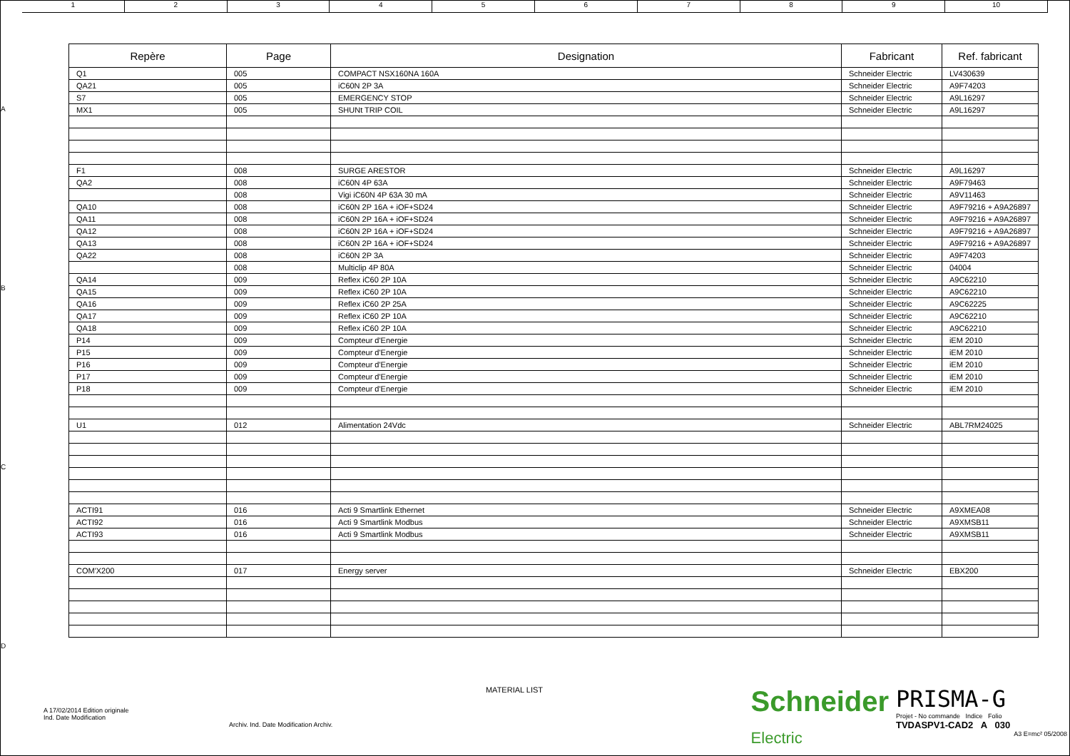1 2 3 4 5 6 7 8 9 10
A
B
C
D
| Repère | Page | Designation | Fabricant | Ref. fabricant |
| --- | --- | --- | --- | --- |
| Q1 | 005 | COMPACT NSX160NA 160A | Schneider Electric | LV430639 |
| QA21 | 005 | iC60N 2P 3A | Schneider Electric | A9F74203 |
| S7 | 005 | EMERGENCY STOP | Schneider Electric | A9L16297 |
| MX1 | 005 | SHUNt TRIP COIL | Schneider Electric | A9L16297 |
| F1 | 008 | SURGE ARESTOR | Schneider Electric | A9L16297 |
| QA2 | 008 | iC60N 4P 63A | Schneider Electric | A9F79463 |
| | 008 | Vigi iC60N 4P 63A 30 mA | Schneider Electric | A9V11463 |
| QA10 | 008 | iC60N 2P 16A + iOF+SD24 | Schneider Electric | A9F79216 + A9A26897 |
| QA11 | 008 | iC60N 2P 16A + iOF+SD24 | Schneider Electric | A9F79216 + A9A26897 |
| QA12 | 008 | iC60N 2P 16A + iOF+SD24 | Schneider Electric | A9F79216 + A9A26897 |
| QA13 | 008 | iC60N 2P 16A + iOF+SD24 | Schneider Electric | A9F79216 + A9A26897 |
| QA22 | 008 | iC60N 2P 3A | Schneider Electric | A9F74203 |
| | 008 | Multiclip 4P 80A | Schneider Electric | 04004 |
| QA14 | 009 | Reflex iC60 2P 10A | Schneider Electric | A9C62210 |
| QA15 | 009 | Reflex iC60 2P 10A | Schneider Electric | A9C62210 |
| QA16 | 009 | Reflex iC60 2P 25A | Schneider Electric | A9C62225 |
| QA17 | 009 | Reflex iC60 2P 10A | Schneider Electric | A9C62210 |
| QA18 | 009 | Reflex iC60 2P 10A | Schneider Electric | A9C62210 |
| P14 | 009 | Compteur d'Energie | Schneider Electric | iEM 2010 |
| P15 | 009 | Compteur d'Energie | Schneider Electric | iEM 2010 |
| P16 | 009 | Compteur d'Energie | Schneider Electric | iEM 2010 |
| P17 | 009 | Compteur d'Energie | Schneider Electric | iEM 2010 |
| P18 | 009 | Compteur d'Energie | Schneider Electric | iEM 2010 |
| U1 | 012 | Alimentation 24Vdc | Schneider Electric | ABL7RM24025 |
| ACTI91 | 016 | Acti 9 Smartlink Ethernet | Schneider Electric | A9XMEA08 |
| ACTI92 | 016 | Acti 9 Smartlink Modbus | Schneider Electric | A9XMSB11 |
| ACTI93 | 016 | Acti 9 Smartlink Modbus | Schneider Electric | A9XMSB11 |
| COM'X200 | 017 | Energy server | Schneider Electric | EBX200 |
A 17/02/2014 Edition originale
Ind. Date Modification
Archiv. Ind. Date Modification Archiv.
MATERIAL LIST
Schneider
Electric
PRISMA-G
Projet - No commande Indice Folio
TVDASPV1-CAD2 A 030
A3 E=mc² 05/2008